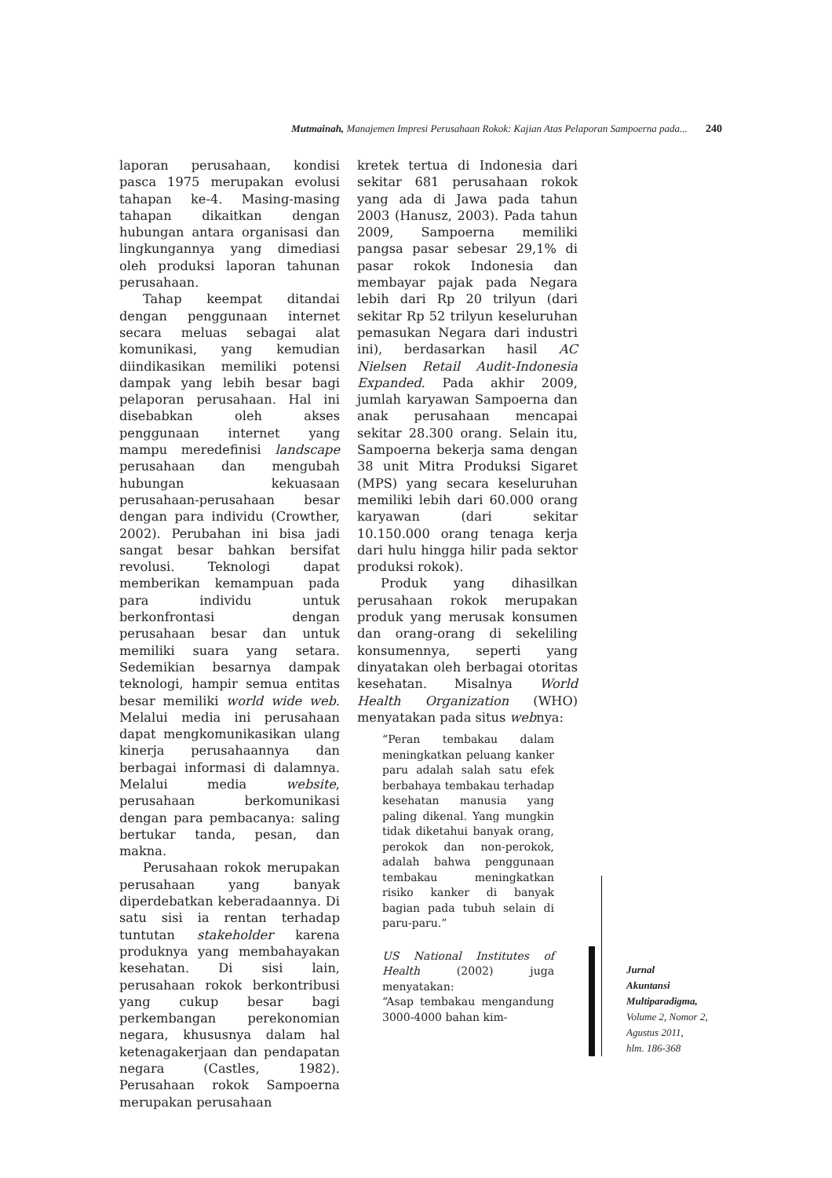Mutmainah, Manajemen Impresi Perusahaan Rokok: Kajian Atas Pelaporan Sampoerna pada... 240
laporan perusahaan, kondisi pasca 1975 merupakan evolusi tahapan ke-4. Masing-masing tahapan dikaitkan dengan hubungan antara organisasi dan lingkungannya yang dimediasi oleh produksi laporan tahunan perusahaan.
Tahap keempat ditandai dengan penggunaan internet secara meluas sebagai alat komunikasi, yang kemudian diindikasikan memiliki potensi dampak yang lebih besar bagi pelaporan perusahaan. Hal ini disebabkan oleh akses penggunaan internet yang mampu meredefinisi landscape perusahaan dan mengubah hubungan kekuasaan perusahaan-perusahaan besar dengan para individu (Crowther, 2002). Perubahan ini bisa jadi sangat besar bahkan bersifat revolusi. Teknologi dapat memberikan kemampuan pada para individu untuk berkonfrontasi dengan perusahaan besar dan untuk memiliki suara yang setara. Sedemikian besarnya dampak teknologi, hampir semua entitas besar memiliki world wide web. Melalui media ini perusahaan dapat mengkomunikasikan ulang kinerja perusahaannya dan berbagai informasi di dalamnya. Melalui media website, perusahaan berkomunikasi dengan para pembacanya: saling bertukar tanda, pesan, dan makna.
Perusahaan rokok merupakan perusahaan yang banyak diperdebatkan keberadaannya. Di satu sisi ia rentan terhadap tuntutan stakeholder karena produknya yang membahayakan kesehatan. Di sisi lain, perusahaan rokok berkontribusi yang cukup besar bagi perkembangan perekonomian negara, khususnya dalam hal ketenagakerjaan dan pendapatan negara (Castles, 1982). Perusahaan rokok Sampoerna merupakan perusahaan
kretek tertua di Indonesia dari sekitar 681 perusahaan rokok yang ada di Jawa pada tahun 2003 (Hanusz, 2003). Pada tahun 2009, Sampoerna memiliki pangsa pasar sebesar 29,1% di pasar rokok Indonesia dan membayar pajak pada Negara lebih dari Rp 20 trilyun (dari sekitar Rp 52 trilyun keseluruhan pemasukan Negara dari industri ini), berdasarkan hasil AC Nielsen Retail Audit-Indonesia Expanded. Pada akhir 2009, jumlah karyawan Sampoerna dan anak perusahaan mencapai sekitar 28.300 orang. Selain itu, Sampoerna bekerja sama dengan 38 unit Mitra Produksi Sigaret (MPS) yang secara keseluruhan memiliki lebih dari 60.000 orang karyawan (dari sekitar 10.150.000 orang tenaga kerja dari hulu hingga hilir pada sektor produksi rokok).
Produk yang dihasilkan perusahaan rokok merupakan produk yang merusak konsumen dan orang-orang di sekeliling konsumennya, seperti yang dinyatakan oleh berbagai otoritas kesehatan. Misalnya World Health Organization (WHO) menyatakan pada situs webnya:
“Peran tembakau dalam meningkatkan peluang kanker paru adalah salah satu efek berbahaya tembakau terhadap kesehatan manusia yang paling dikenal. Yang mungkin tidak diketahui banyak orang, perokok dan non-perokok, adalah bahwa penggunaan tembakau meningkatkan risiko kanker di banyak bagian pada tubuh selain di paru-paru.”
US National Institutes of Health (2002) juga menyatakan:
“Asap tembakau mengandung 3000-4000 bahan kim-
Jurnal
Akuntansi
Multiparadigma,
Volume 2, Nomor 2,
Agustus 2011,
hlm. 186-368